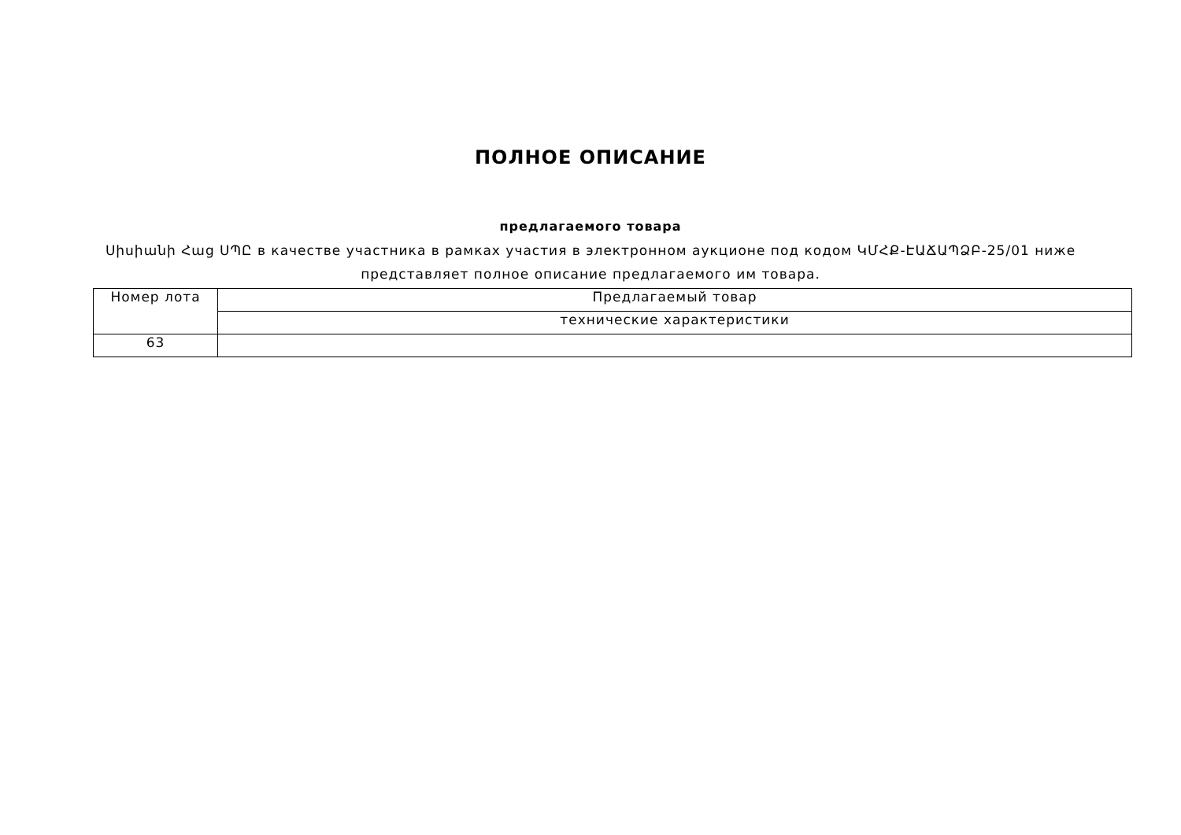ПОЛНОЕ ОПИСАНИЕ
предлагаемого товара
Սիսիանի Հաց ՍՊԸ в качестве участника в рамках участия в электронном аукционе под кодом ԿՄՀՔ-ԷԱՃԱՊՁԲ-25/01 ниже представляет полное описание предлагаемого им товара.
| Номер лота | Предлагаемый товар |
| | технические характеристики |
| 63 | |